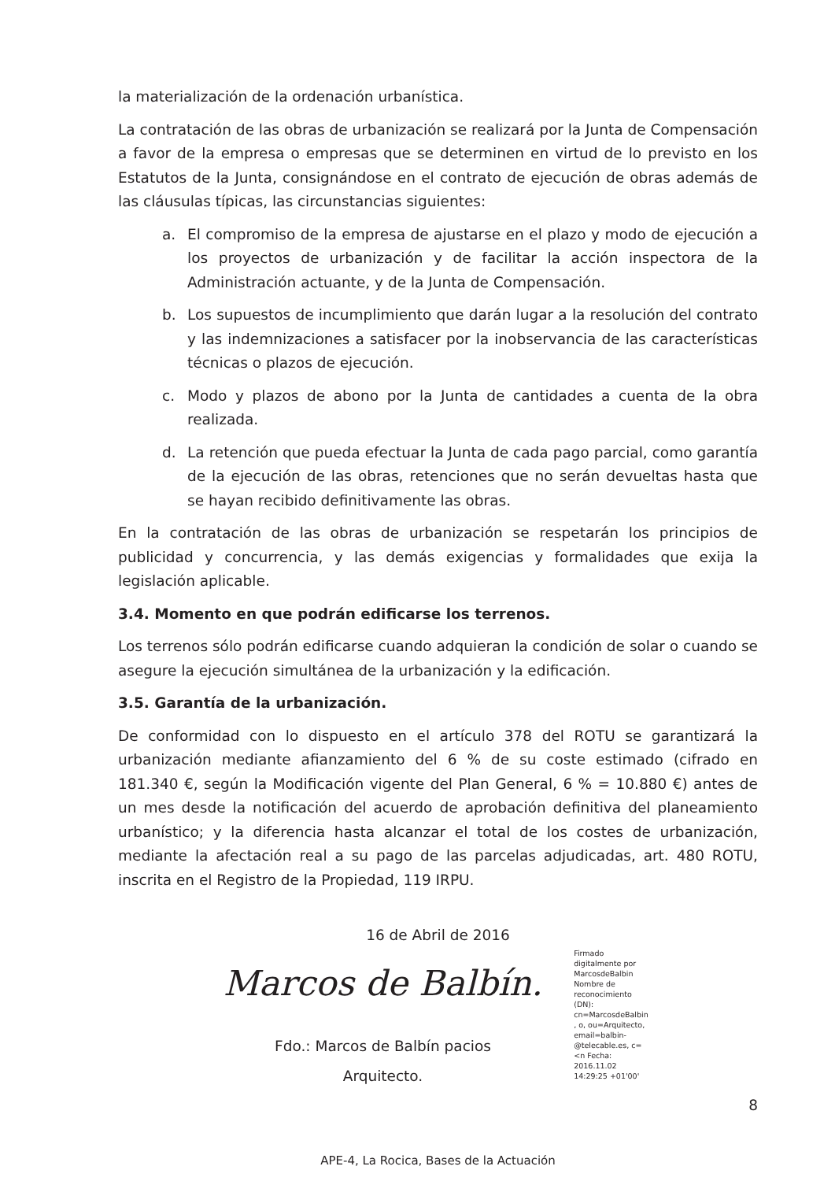la materialización de la ordenación urbanística.
La contratación de las obras de urbanización se realizará por la Junta de Compensación a favor de la empresa o empresas que se determinen en virtud de lo previsto en los Estatutos de la Junta, consignándose en el contrato de ejecución de obras además de las cláusulas típicas, las circunstancias siguientes:
a. El compromiso de la empresa de ajustarse en el plazo y modo de ejecución a los proyectos de urbanización y de facilitar la acción inspectora de la Administración actuante, y de la Junta de Compensación.
b. Los supuestos de incumplimiento que darán lugar a la resolución del contrato y las indemnizaciones a satisfacer por la inobservancia de las características técnicas o plazos de ejecución.
c. Modo y plazos de abono por la Junta de cantidades a cuenta de la obra realizada.
d. La retención que pueda efectuar la Junta de cada pago parcial, como garantía de la ejecución de las obras, retenciones que no serán devueltas hasta que se hayan recibido definitivamente las obras.
En la contratación de las obras de urbanización se respetarán los principios de publicidad y concurrencia, y las demás exigencias y formalidades que exija la legislación aplicable.
3.4. Momento en que podrán edificarse los terrenos.
Los terrenos sólo podrán edificarse cuando adquieran la condición de solar o cuando se asegure la ejecución simultánea de la urbanización y la edificación.
3.5. Garantía de la urbanización.
De conformidad con lo dispuesto en el artículo 378 del ROTU se garantizará la urbanización mediante afianzamiento del 6 % de su coste estimado (cifrado en 181.340 €, según la Modificación vigente del Plan General, 6 % = 10.880 €) antes de un mes desde la notificación del acuerdo de aprobación definitiva del planeamiento urbanístico; y la diferencia hasta alcanzar el total de los costes de urbanización, mediante la afectación real a su pago de las parcelas adjudicadas, art. 480 ROTU, inscrita en el Registro de la Propiedad, 119 IRPU.
16 de Abril de 2016
Marcos de Balbín.
Fdo.: Marcos de Balbín pacios
Arquitecto.
Firmado digitalmente por MarcosdeBalbin Nombre de reconocimiento (DN): cn=MarcosdeBalbin , o, ou=Arquitecto, email=balbin-@telecable.es, c=<n Fecha: 2016.11.02 14:29:25 +01'00'
8
APE-4, La Rocica, Bases de la Actuación